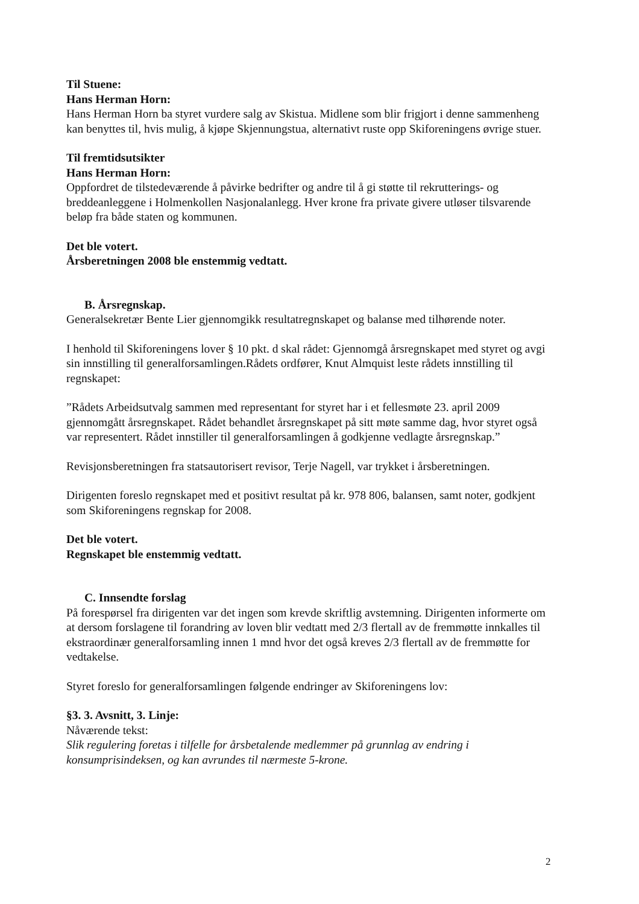Til Stuene:
Hans Herman Horn:
Hans Herman Horn ba styret vurdere salg av Skistua. Midlene som blir frigjort i denne sammenheng kan benyttes til, hvis mulig, å kjøpe Skjennungstua, alternativt ruste opp Skiforeningens øvrige stuer.
Til fremtidsutsikter
Hans Herman Horn:
Oppfordret de tilstedeværende å påvirke bedrifter og andre til å gi støtte til rekrutterings- og breddeanleggene i Holmenkollen Nasjonalanlegg. Hver krone fra private givere utløser tilsvarende beløp fra både staten og kommunen.
Det ble votert.
Årsberetningen 2008 ble enstemmig vedtatt.
B. Årsregnskap.
Generalsekretær Bente Lier gjennomgikk resultatregnskapet og balanse med tilhørende noter.
I henhold til Skiforeningens lover § 10 pkt. d skal rådet: Gjennomgå årsregnskapet med styret og avgi sin innstilling til generalforsamlingen.Rådets ordfører, Knut Almquist leste rådets innstilling til regnskapet:
”Rådets Arbeidsutvalg sammen med representant for styret har i et fellesmøte 23. april 2009 gjennomgått årsregnskapet. Rådet behandlet årsregnskapet på sitt møte samme dag, hvor styret også var representert. Rådet innstiller til generalforsamlingen å godkjenne vedlagte årsregnskap.”
Revisjonsberetningen fra statsautorisert revisor, Terje Nagell, var trykket i årsberetningen.
Dirigenten foreslo regnskapet med et positivt resultat på kr. 978 806, balansen, samt noter, godkjent som Skiforeningens regnskap for 2008.
Det ble votert.
Regnskapet ble enstemmig vedtatt.
C. Innsendte forslag
På forespørsel fra dirigenten var det ingen som krevde skriftlig avstemning. Dirigenten informerte om at dersom forslagene til forandring av loven blir vedtatt med 2/3 flertall av de fremmøtte innkalles til ekstraordinær generalforsamling innen 1 mnd hvor det også kreves 2/3 flertall av de fremmøtte for vedtakelse.
Styret foreslo for generalforsamlingen følgende endringer av Skiforeningens lov:
§3. 3. Avsnitt, 3. Linje:
Nåværende tekst:
Slik regulering foretas i tilfelle for årsbetalende medlemmer på grunnlag av endring i konsumprisindeksen, og kan avrundes til nærmeste 5-krone.
2